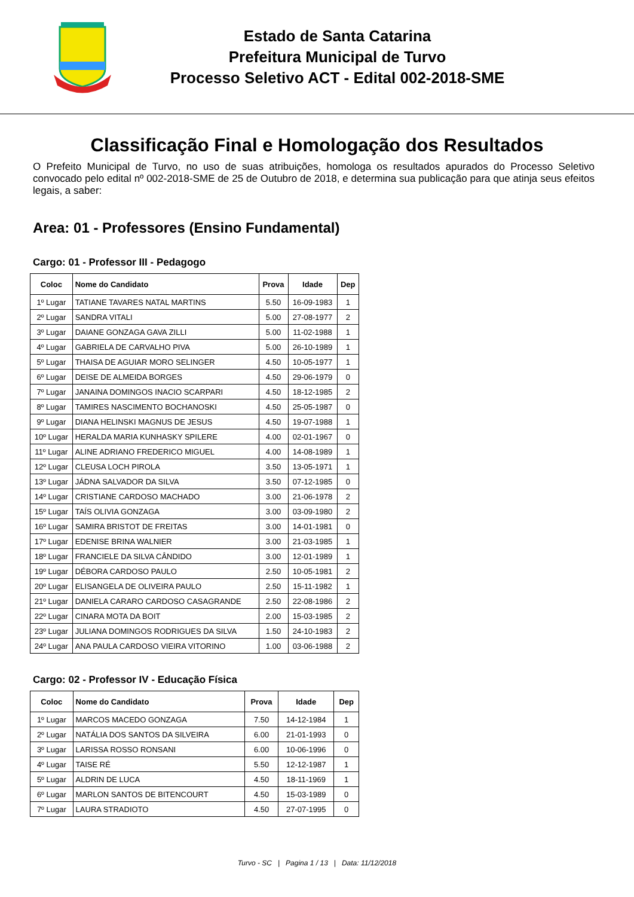Estado de Santa Catarina
Prefeitura Municipal de Turvo
Processo Seletivo ACT - Edital 002-2018-SME
Classificação Final e Homologação dos Resultados
O Prefeito Municipal de Turvo, no uso de suas atribuições, homologa os resultados apurados do Processo Seletivo convocado pelo edital nº 002-2018-SME de 25 de Outubro de 2018, e determina sua publicação para que atinja seus efeitos legais, a saber:
Area: 01 - Professores (Ensino Fundamental)
Cargo: 01 - Professor III - Pedagogo
| Coloc | Nome do Candidato | Prova | Idade | Dep |
| --- | --- | --- | --- | --- |
| 1º Lugar | TATIANE TAVARES NATAL MARTINS | 5.50 | 16-09-1983 | 1 |
| 2º Lugar | SANDRA VITALI | 5.00 | 27-08-1977 | 2 |
| 3º Lugar | DAIANE GONZAGA GAVA ZILLI | 5.00 | 11-02-1988 | 1 |
| 4º Lugar | GABRIELA DE CARVALHO PIVA | 5.00 | 26-10-1989 | 1 |
| 5º Lugar | THAISA DE AGUIAR MORO SELINGER | 4.50 | 10-05-1977 | 1 |
| 6º Lugar | DEISE DE ALMEIDA BORGES | 4.50 | 29-06-1979 | 0 |
| 7º Lugar | JANAINA DOMINGOS INACIO SCARPARI | 4.50 | 18-12-1985 | 2 |
| 8º Lugar | TAMIRES NASCIMENTO BOCHANOSKI | 4.50 | 25-05-1987 | 0 |
| 9º Lugar | DIANA HELINSKI MAGNUS DE JESUS | 4.50 | 19-07-1988 | 1 |
| 10º Lugar | HERALDA MARIA KUNHASKY SPILERE | 4.00 | 02-01-1967 | 0 |
| 11º Lugar | ALINE ADRIANO FREDERICO MIGUEL | 4.00 | 14-08-1989 | 1 |
| 12º Lugar | CLEUSA LOCH PIROLA | 3.50 | 13-05-1971 | 1 |
| 13º Lugar | JÁDNA SALVADOR DA SILVA | 3.50 | 07-12-1985 | 0 |
| 14º Lugar | CRISTIANE CARDOSO MACHADO | 3.00 | 21-06-1978 | 2 |
| 15º Lugar | TAÍS OLIVIA GONZAGA | 3.00 | 03-09-1980 | 2 |
| 16º Lugar | SAMIRA BRISTOT DE FREITAS | 3.00 | 14-01-1981 | 0 |
| 17º Lugar | EDENISE BRINA WALNIER | 3.00 | 21-03-1985 | 1 |
| 18º Lugar | FRANCIELE DA SILVA CÂNDIDO | 3.00 | 12-01-1989 | 1 |
| 19º Lugar | DÉBORA CARDOSO PAULO | 2.50 | 10-05-1981 | 2 |
| 20º Lugar | ELISANGELA DE OLIVEIRA PAULO | 2.50 | 15-11-1982 | 1 |
| 21º Lugar | DANIELA CARARO CARDOSO CASAGRANDE | 2.50 | 22-08-1986 | 2 |
| 22º Lugar | CINARA MOTA DA BOIT | 2.00 | 15-03-1985 | 2 |
| 23º Lugar | JULIANA DOMINGOS RODRIGUES DA SILVA | 1.50 | 24-10-1983 | 2 |
| 24º Lugar | ANA PAULA CARDOSO VIEIRA VITORINO | 1.00 | 03-06-1988 | 2 |
Cargo: 02 - Professor IV - Educação Física
| Coloc | Nome do Candidato | Prova | Idade | Dep |
| --- | --- | --- | --- | --- |
| 1º Lugar | MARCOS MACEDO GONZAGA | 7.50 | 14-12-1984 | 1 |
| 2º Lugar | NATÁLIA DOS SANTOS DA SILVEIRA | 6.00 | 21-01-1993 | 0 |
| 3º Lugar | LARISSA ROSSO RONSANI | 6.00 | 10-06-1996 | 0 |
| 4º Lugar | TAISE RÉ | 5.50 | 12-12-1987 | 1 |
| 5º Lugar | ALDRIN DE LUCA | 4.50 | 18-11-1969 | 1 |
| 6º Lugar | MARLON SANTOS DE BITENCOURT | 4.50 | 15-03-1989 | 0 |
| 7º Lugar | LAURA STRADIOTO | 4.50 | 27-07-1995 | 0 |
Turvo - SC | Pagina 1 / 13 | Data: 11/12/2018